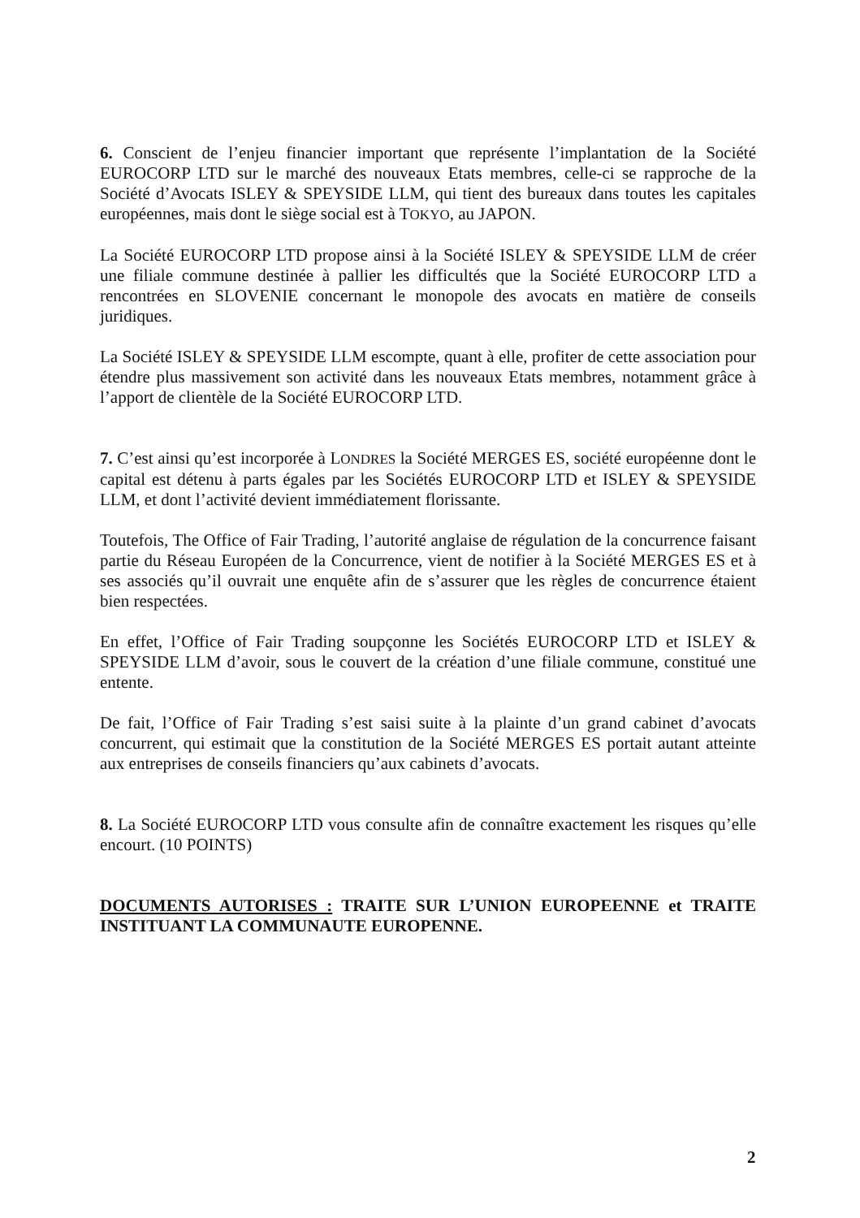6. Conscient de l’enjeu financier important que représente l’implantation de la Société EUROCORP LTD sur le marché des nouveaux Etats membres, celle-ci se rapproche de la Société d’Avocats ISLEY & SPEYSIDE LLM, qui tient des bureaux dans toutes les capitales européennes, mais dont le siège social est à TOKYO, au JAPON.
La Société EUROCORP LTD propose ainsi à la Société ISLEY & SPEYSIDE LLM de créer une filiale commune destinée à pallier les difficultés que la Société EUROCORP LTD a rencontrées en SLOVENIE concernant le monopole des avocats en matière de conseils juridiques.
La Société ISLEY & SPEYSIDE LLM escompte, quant à elle, profiter de cette association pour étendre plus massivement son activité dans les nouveaux Etats membres, notamment grâce à l’apport de clientèle de la Société EUROCORP LTD.
7. C’est ainsi qu’est incorporée à LONDRES la Société MERGES ES, société européenne dont le capital est détenu à parts égales par les Sociétés EUROCORP LTD et ISLEY & SPEYSIDE LLM, et dont l’activité devient immédiatement florissante.
Toutefois, The Office of Fair Trading, l’autorité anglaise de régulation de la concurrence faisant partie du Réseau Européen de la Concurrence, vient de notifier à la Société MERGES ES et à ses associés qu’il ouvrait une enquête afin de s’assurer que les règles de concurrence étaient bien respectées.
En effet, l’Office of Fair Trading soupçonne les Sociétés EUROCORP LTD et ISLEY & SPEYSIDE LLM d’avoir, sous le couvert de la création d’une filiale commune, constitué une entente.
De fait, l’Office of Fair Trading s’est saisi suite à la plainte d’un grand cabinet d’avocats concurrent, qui estimait que la constitution de la Société MERGES ES portait autant atteinte aux entreprises de conseils financiers qu’aux cabinets d’avocats.
8. La Société EUROCORP LTD vous consulte afin de connaître exactement les risques qu’elle encourt. (10 POINTS)
DOCUMENTS AUTORISES : TRAITE SUR L’UNION EUROPEENNE et TRAITE INSTITUANT LA COMMUNAUTE EUROPENNE.
2